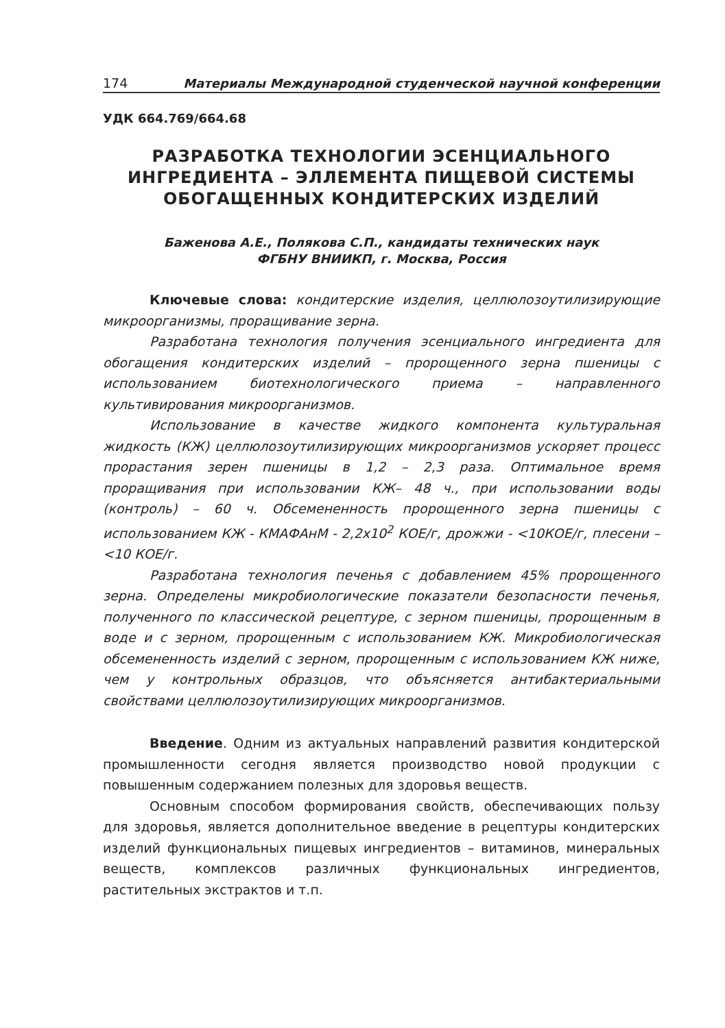174 Материалы Международной студенческой научной конференции
УДК 664.769/664.68
РАЗРАБОТКА ТЕХНОЛОГИИ ЭСЕНЦИАЛЬНОГО ИНГРЕДИЕНТА – ЭЛЛЕМЕНТА ПИЩЕВОЙ СИСТЕМЫ ОБОГАЩЕННЫХ КОНДИТЕРСКИХ ИЗДЕЛИЙ
Баженова А.Е., Полякова С.П., кандидаты технических наук
ФГБНУ ВНИИКП, г. Москва, Россия
Ключевые слова: кондитерские изделия, целлюлозоутилизирующие микроорганизмы, проращивание зерна.
Разработана технология получения эсенциального ингредиента для обогащения кондитерских изделий – пророщенного зерна пшеницы с использованием биотехнологического приема – направленного культивирования микроорганизмов.
Использование в качестве жидкого компонента культуральная жидкость (КЖ) целлюлозоутилизирующих микроорганизмов ускоряет процесс прорастания зерен пшеницы в 1,2 – 2,3 раза. Оптимальное время проращивания при использовании КЖ– 48 ч., при использовании воды (контроль) – 60 ч. Обсемененность пророщенного зерна пшеницы с использованием КЖ - КМАФАнМ - 2,2х10<sup>2</sup> КОЕ/г, дрожжи - <10КОЕ/г, плесени – <10 КОЕ/г.
Разработана технология печенья с добавлением 45% пророщенного зерна. Определены микробиологические показатели безопасности печенья, полученного по классической рецептуре, с зерном пшеницы, пророщенным в воде и с зерном, пророщенным с использованием КЖ. Микробиологическая обсемененность изделий с зерном, пророщенным с использованием КЖ ниже, чем у контрольных образцов, что объясняется антибактериальными свойствами целлюлозоутилизирующих микроорганизмов.
Введение. Одним из актуальных направлений развития кондитерской промышленности сегодня является производство новой продукции с повышенным содержанием полезных для здоровья веществ.
Основным способом формирования свойств, обеспечивающих пользу для здоровья, является дополнительное введение в рецептуры кондитерских изделий функциональных пищевых ингредиентов – витаминов, минеральных веществ, комплексов различных функциональных ингредиентов, растительных экстрактов и т.п.